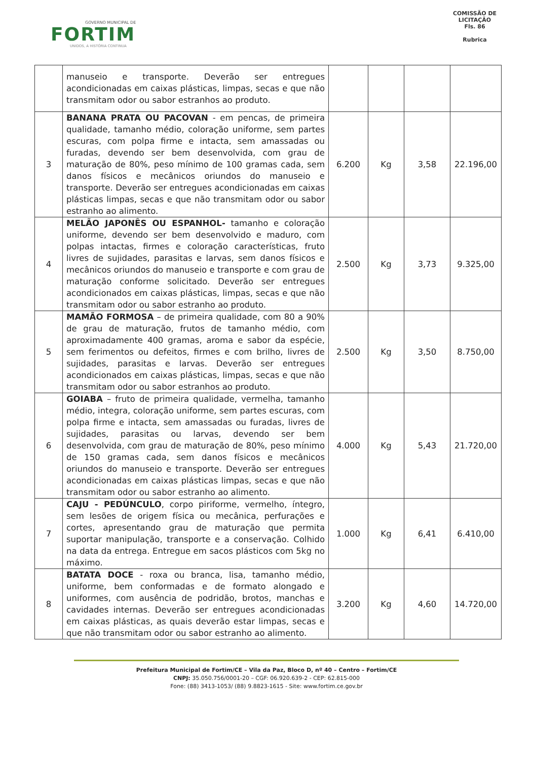GOVERNO MUNICIPAL DE
FORTIM
UNIDOS, A HISTÓRIA CONTINUA
COMISSÃO DE LICITAÇÃO
Fls. 86
Rubrica
| | manuseio e transporte. Deverão ser entregues acondicionadas em caixas plásticas, limpas, secas e que não transmitam odor ou sabor estranhos ao produto. | | | | |
| 3 | BANANA PRATA OU PACOVAN - em pencas, de primeira qualidade, tamanho médio, coloração uniforme, sem partes escuras, com polpa firme e intacta, sem amassadas ou furadas, devendo ser bem desenvolvida, com grau de maturação de 80%, peso mínimo de 100 gramas cada, sem danos físicos e mecânicos oriundos do manuseio e transporte. Deverão ser entregues acondicionadas em caixas plásticas limpas, secas e que não transmitam odor ou sabor estranho ao alimento. | 6.200 | Kg | 3,58 | 22.196,00 |
| 4 | MELÃO JAPONÊS OU ESPANHOL- tamanho e coloração uniforme, devendo ser bem desenvolvido e maduro, com polpas intactas, firmes e coloração características, fruto livres de sujidades, parasitas e larvas, sem danos físicos e mecânicos oriundos do manuseio e transporte e com grau de maturação conforme solicitado. Deverão ser entregues acondicionados em caixas plásticas, limpas, secas e que não transmitam odor ou sabor estranho ao produto. | 2.500 | Kg | 3,73 | 9.325,00 |
| 5 | MAMÃO FORMOSA – de primeira qualidade, com 80 a 90% de grau de maturação, frutos de tamanho médio, com aproximadamente 400 gramas, aroma e sabor da espécie, sem ferimentos ou defeitos, firmes e com brilho, livres de sujidades, parasitas e larvas. Deverão ser entregues acondicionados em caixas plásticas, limpas, secas e que não transmitam odor ou sabor estranhos ao produto. | 2.500 | Kg | 3,50 | 8.750,00 |
| 6 | GOIABA – fruto de primeira qualidade, vermelha, tamanho médio, integra, coloração uniforme, sem partes escuras, com polpa firme e intacta, sem amassadas ou furadas, livres de sujidades, parasitas ou larvas, devendo ser bem desenvolvida, com grau de maturação de 80%, peso mínimo de 150 gramas cada, sem danos físicos e mecânicos oriundos do manuseio e transporte. Deverão ser entregues acondicionadas em caixas plásticas limpas, secas e que não transmitam odor ou sabor estranho ao alimento. | 4.000 | Kg | 5,43 | 21.720,00 |
| 7 | CAJU - PEDÚNCULO , corpo piriforme, vermelho, íntegro, sem lesões de origem física ou mecânica, perfurações e cortes, apresentando grau de maturação que permita suportar manipulação, transporte e a conservação. Colhido na data da entrega. Entregue em sacos plásticos com 5kg no máximo. | 1.000 | Kg | 6,41 | 6.410,00 |
| 8 | BATATA DOCE - roxa ou branca, lisa, tamanho médio, uniforme, bem conformadas e de formato alongado e uniformes, com ausência de podridão, brotos, manchas e cavidades internas. Deverão ser entregues acondicionadas em caixas plásticas, as quais deverão estar limpas, secas e que não transmitam odor ou sabor estranho ao alimento. | 3.200 | Kg | 4,60 | 14.720,00 |
Prefeitura Municipal de Fortim/CE – Vila da Paz, Bloco D, nº 40 – Centro – Fortim/CE
CNPJ: 35.050.756/0001-20 – CGF: 06.920.639-2 - CEP: 62.815-000
Fone: (88) 3413-1053/ (88) 9.8823-1615 - Site: www.fortim.ce.gov.br